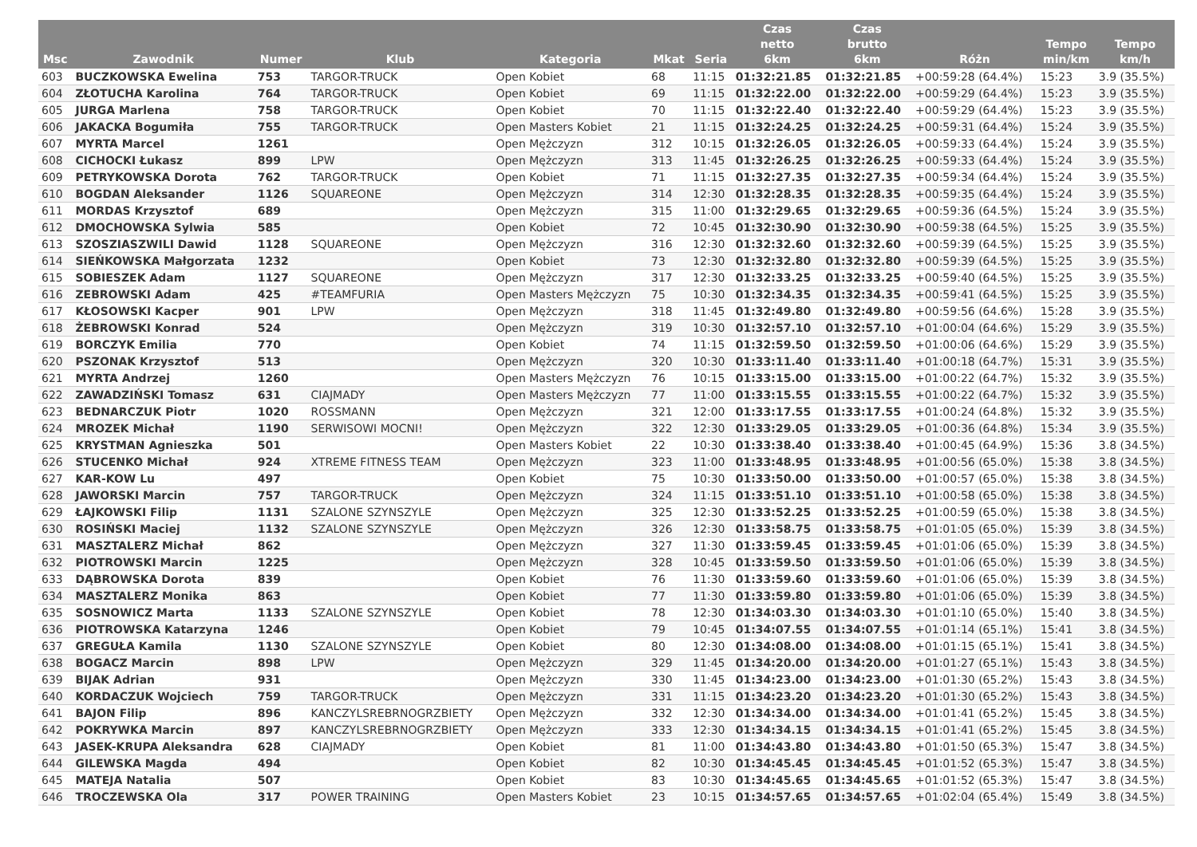| Msc | Zawodnik | Numer | Klub | Kategoria | Mkat | Seria | Czas netto 6km | Czas brutto 6km | Różn | Tempo min/km | Tempo km/h |
| --- | --- | --- | --- | --- | --- | --- | --- | --- | --- | --- | --- |
| 603 | BUCZKOWSKA Ewelina | 753 | TARGOR-TRUCK | Open Kobiet | 68 | 11:15 | 01:32:21.85 | 01:32:21.85 | +00:59:28 (64.4%) | 15:23 | 3.9 (35.5%) |
| 604 | ZŁOTUCHA Karolina | 764 | TARGOR-TRUCK | Open Kobiet | 69 | 11:15 | 01:32:22.00 | 01:32:22.00 | +00:59:29 (64.4%) | 15:23 | 3.9 (35.5%) |
| 605 | JURGA Marlena | 758 | TARGOR-TRUCK | Open Kobiet | 70 | 11:15 | 01:32:22.40 | 01:32:22.40 | +00:59:29 (64.4%) | 15:23 | 3.9 (35.5%) |
| 606 | JAKACKA Bogumiła | 755 | TARGOR-TRUCK | Open Masters Kobiet | 21 | 11:15 | 01:32:24.25 | 01:32:24.25 | +00:59:31 (64.4%) | 15:24 | 3.9 (35.5%) |
| 607 | MYRTA Marcel | 1261 | | Open Mężczyzn | 312 | 10:15 | 01:32:26.05 | 01:32:26.05 | +00:59:33 (64.4%) | 15:24 | 3.9 (35.5%) |
| 608 | CICHOCKI Łukasz | 899 | LPW | Open Mężczyzn | 313 | 11:45 | 01:32:26.25 | 01:32:26.25 | +00:59:33 (64.4%) | 15:24 | 3.9 (35.5%) |
| 609 | PETRYKOWSKA Dorota | 762 | TARGOR-TRUCK | Open Kobiet | 71 | 11:15 | 01:32:27.35 | 01:32:27.35 | +00:59:34 (64.4%) | 15:24 | 3.9 (35.5%) |
| 610 | BOGDAN Aleksander | 1126 | SQUAREONE | Open Mężczyzn | 314 | 12:30 | 01:32:28.35 | 01:32:28.35 | +00:59:35 (64.4%) | 15:24 | 3.9 (35.5%) |
| 611 | MORDAS Krzysztof | 689 | | Open Mężczyzn | 315 | 11:00 | 01:32:29.65 | 01:32:29.65 | +00:59:36 (64.5%) | 15:24 | 3.9 (35.5%) |
| 612 | DMOCHOWSKA Sylwia | 585 | | Open Kobiet | 72 | 10:45 | 01:32:30.90 | 01:32:30.90 | +00:59:38 (64.5%) | 15:25 | 3.9 (35.5%) |
| 613 | SZOSZIASZWILI Dawid | 1128 | SQUAREONE | Open Mężczyzn | 316 | 12:30 | 01:32:32.60 | 01:32:32.60 | +00:59:39 (64.5%) | 15:25 | 3.9 (35.5%) |
| 614 | SIEŃKOWSKA Małgorzata | 1232 | | Open Kobiet | 73 | 12:30 | 01:32:32.80 | 01:32:32.80 | +00:59:39 (64.5%) | 15:25 | 3.9 (35.5%) |
| 615 | SOBIESZEK Adam | 1127 | SQUAREONE | Open Mężczyzn | 317 | 12:30 | 01:32:33.25 | 01:32:33.25 | +00:59:40 (64.5%) | 15:25 | 3.9 (35.5%) |
| 616 | ZEBROWSKI Adam | 425 | #TEAMFURIA | Open Masters Mężczyzn | 75 | 10:30 | 01:32:34.35 | 01:32:34.35 | +00:59:41 (64.5%) | 15:25 | 3.9 (35.5%) |
| 617 | KŁOSOWSKI Kacper | 901 | LPW | Open Mężczyzn | 318 | 11:45 | 01:32:49.80 | 01:32:49.80 | +00:59:56 (64.6%) | 15:28 | 3.9 (35.5%) |
| 618 | ŻEBROWSKI Konrad | 524 | | Open Mężczyzn | 319 | 10:30 | 01:32:57.10 | 01:32:57.10 | +01:00:04 (64.6%) | 15:29 | 3.9 (35.5%) |
| 619 | BORCZYK Emilia | 770 | | Open Kobiet | 74 | 11:15 | 01:32:59.50 | 01:32:59.50 | +01:00:06 (64.6%) | 15:29 | 3.9 (35.5%) |
| 620 | PSZONAK Krzysztof | 513 | | Open Mężczyzn | 320 | 10:30 | 01:33:11.40 | 01:33:11.40 | +01:00:18 (64.7%) | 15:31 | 3.9 (35.5%) |
| 621 | MYRTA Andrzej | 1260 | | Open Masters Mężczyzn | 76 | 10:15 | 01:33:15.00 | 01:33:15.00 | +01:00:22 (64.7%) | 15:32 | 3.9 (35.5%) |
| 622 | ZAWADZIŃSKI Tomasz | 631 | CIAJMADY | Open Masters Mężczyzn | 77 | 11:00 | 01:33:15.55 | 01:33:15.55 | +01:00:22 (64.7%) | 15:32 | 3.9 (35.5%) |
| 623 | BEDNARCZUK Piotr | 1020 | ROSSMANN | Open Mężczyzn | 321 | 12:00 | 01:33:17.55 | 01:33:17.55 | +01:00:24 (64.8%) | 15:32 | 3.9 (35.5%) |
| 624 | MROZEK Michał | 1190 | SERWISOWI MOCNI! | Open Mężczyzn | 322 | 12:30 | 01:33:29.05 | 01:33:29.05 | +01:00:36 (64.8%) | 15:34 | 3.9 (35.5%) |
| 625 | KRYSTMAN Agnieszka | 501 | | Open Masters Kobiet | 22 | 10:30 | 01:33:38.40 | 01:33:38.40 | +01:00:45 (64.9%) | 15:36 | 3.8 (34.5%) |
| 626 | STUCENKO Michał | 924 | XTREME FITNESS TEAM | Open Mężczyzn | 323 | 11:00 | 01:33:48.95 | 01:33:48.95 | +01:00:56 (65.0%) | 15:38 | 3.8 (34.5%) |
| 627 | KAR-KOW Lu | 497 | | Open Kobiet | 75 | 10:30 | 01:33:50.00 | 01:33:50.00 | +01:00:57 (65.0%) | 15:38 | 3.8 (34.5%) |
| 628 | JAWORSKI Marcin | 757 | TARGOR-TRUCK | Open Mężczyzn | 324 | 11:15 | 01:33:51.10 | 01:33:51.10 | +01:00:58 (65.0%) | 15:38 | 3.8 (34.5%) |
| 629 | ŁAJKOWSKI Filip | 1131 | SZALONE SZYNSZYLE | Open Mężczyzn | 325 | 12:30 | 01:33:52.25 | 01:33:52.25 | +01:00:59 (65.0%) | 15:38 | 3.8 (34.5%) |
| 630 | ROSIŃSKI Maciej | 1132 | SZALONE SZYNSZYLE | Open Mężczyzn | 326 | 12:30 | 01:33:58.75 | 01:33:58.75 | +01:01:05 (65.0%) | 15:39 | 3.8 (34.5%) |
| 631 | MASZTALERZ Michał | 862 | | Open Mężczyzn | 327 | 11:30 | 01:33:59.45 | 01:33:59.45 | +01:01:06 (65.0%) | 15:39 | 3.8 (34.5%) |
| 632 | PIOTROWSKI Marcin | 1225 | | Open Mężczyzn | 328 | 10:45 | 01:33:59.50 | 01:33:59.50 | +01:01:06 (65.0%) | 15:39 | 3.8 (34.5%) |
| 633 | DĄBROWSKA Dorota | 839 | | Open Kobiet | 76 | 11:30 | 01:33:59.60 | 01:33:59.60 | +01:01:06 (65.0%) | 15:39 | 3.8 (34.5%) |
| 634 | MASZTALERZ Monika | 863 | | Open Kobiet | 77 | 11:30 | 01:33:59.80 | 01:33:59.80 | +01:01:06 (65.0%) | 15:39 | 3.8 (34.5%) |
| 635 | SOSNOWICZ Marta | 1133 | SZALONE SZYNSZYLE | Open Kobiet | 78 | 12:30 | 01:34:03.30 | 01:34:03.30 | +01:01:10 (65.0%) | 15:40 | 3.8 (34.5%) |
| 636 | PIOTROWSKA Katarzyna | 1246 | | Open Kobiet | 79 | 10:45 | 01:34:07.55 | 01:34:07.55 | +01:01:14 (65.1%) | 15:41 | 3.8 (34.5%) |
| 637 | GREGUŁA Kamila | 1130 | SZALONE SZYNSZYLE | Open Kobiet | 80 | 12:30 | 01:34:08.00 | 01:34:08.00 | +01:01:15 (65.1%) | 15:41 | 3.8 (34.5%) |
| 638 | BOGACZ Marcin | 898 | LPW | Open Mężczyzn | 329 | 11:45 | 01:34:20.00 | 01:34:20.00 | +01:01:27 (65.1%) | 15:43 | 3.8 (34.5%) |
| 639 | BIJAK Adrian | 931 | | Open Mężczyzn | 330 | 11:45 | 01:34:23.00 | 01:34:23.00 | +01:01:30 (65.2%) | 15:43 | 3.8 (34.5%) |
| 640 | KORDACZUK Wojciech | 759 | TARGOR-TRUCK | Open Mężczyzn | 331 | 11:15 | 01:34:23.20 | 01:34:23.20 | +01:01:30 (65.2%) | 15:43 | 3.8 (34.5%) |
| 641 | BAJON Filip | 896 | KANCZYLSREBRNOGRZBIETY | Open Mężczyzn | 332 | 12:30 | 01:34:34.00 | 01:34:34.00 | +01:01:41 (65.2%) | 15:45 | 3.8 (34.5%) |
| 642 | POKRYWKA Marcin | 897 | KANCZYLSREBRNOGRZBIETY | Open Mężczyzn | 333 | 12:30 | 01:34:34.15 | 01:34:34.15 | +01:01:41 (65.2%) | 15:45 | 3.8 (34.5%) |
| 643 | JASEK-KRUPA Aleksandra | 628 | CIAJMADY | Open Kobiet | 81 | 11:00 | 01:34:43.80 | 01:34:43.80 | +01:01:50 (65.3%) | 15:47 | 3.8 (34.5%) |
| 644 | GILEWSKA Magda | 494 | | Open Kobiet | 82 | 10:30 | 01:34:45.45 | 01:34:45.45 | +01:01:52 (65.3%) | 15:47 | 3.8 (34.5%) |
| 645 | MATEJA Natalia | 507 | | Open Kobiet | 83 | 10:30 | 01:34:45.65 | 01:34:45.65 | +01:01:52 (65.3%) | 15:47 | 3.8 (34.5%) |
| 646 | TROCZEWSKA Ola | 317 | POWER TRAINING | Open Masters Kobiet | 23 | 10:15 | 01:34:57.65 | 01:34:57.65 | +01:02:04 (65.4%) | 15:49 | 3.8 (34.5%) |